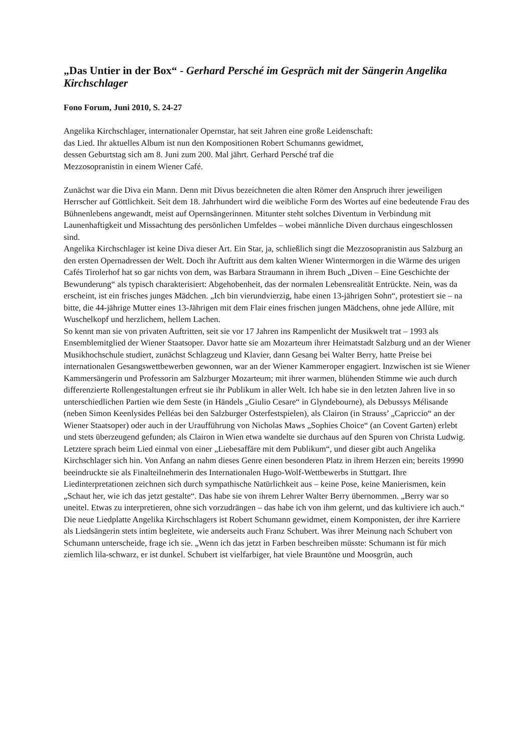„Das Untier in der Box“ - Gerhard Persché im Gespräch mit der Sängerin Angelika Kirchschlager
Fono Forum, Juni 2010, S. 24-27
Angelika Kirchschlager, internationaler Opernstar, hat seit Jahren eine große Leidenschaft:
das Lied. Ihr aktuelles Album ist nun den Kompositionen Robert Schumanns gewidmet,
dessen Geburtstag sich am 8. Juni zum 200. Mal jährt. Gerhard Persché traf die
Mezzosopranistin in einem Wiener Café.
Zunächst war die Diva ein Mann. Denn mit Divus bezeichneten die alten Römer den Anspruch ihrer jeweiligen Herrscher auf Göttlichkeit. Seit dem 18. Jahrhundert wird die weibliche Form des Wortes auf eine bedeutende Frau des Bühnenlebens angewandt, meist auf Opernsängerinnen. Mitunter steht solches Diventum in Verbindung mit Launenhaftigkeit und Missachtung des persönlichen Umfeldes – wobei männliche Diven durchaus eingeschlossen sind.
Angelika Kirchschlager ist keine Diva dieser Art. Ein Star, ja, schließlich singt die Mezzosopranistin aus Salzburg an den ersten Opernadressen der Welt. Doch ihr Auftritt aus dem kalten Wiener Wintermorgen in die Wärme des urigen Cafés Tirolerhof hat so gar nichts von dem, was Barbara Straumann in ihrem Buch „Diven – Eine Geschichte der Bewunderung“ als typisch charakterisiert: Abgehobenheit, das der normalen Lebensrealität Entrückte. Nein, was da erscheint, ist ein frisches junges Mädchen. „Ich bin vierundvierzig, habe einen 13-jährigen Sohn“, protestiert sie – na bitte, die 44-jährige Mutter eines 13-Jährigen mit dem Flair eines frischen jungen Mädchens, ohne jede Allüre, mit Wuschelkopf und herzlichem, hellem Lachen.
So kennt man sie von privaten Auftritten, seit sie vor 17 Jahren ins Rampenlicht der Musikwelt trat – 1993 als Ensemblemitglied der Wiener Staatsoper. Davor hatte sie am Mozarteum ihrer Heimatstadt Salzburg und an der Wiener Musikhochschule studiert, zunächst Schlagzeug und Klavier, dann Gesang bei Walter Berry, hatte Preise bei internationalen Gesangswettbewerben gewonnen, war an der Wiener Kammeroper engagiert. Inzwischen ist sie Wiener Kammersängerin und Professorin am Salzburger Mozarteum; mit ihrer warmen, blühenden Stimme wie auch durch differenzierte Rollengestaltungen erfreut sie ihr Publikum in aller Welt. Ich habe sie in den letzten Jahren live in so unterschiedlichen Partien wie dem Seste (in Händels „Giulio Cesare“ in Glyndebourne), als Debussys Mélisande (neben Simon Keenlysides Pelléas bei den Salzburger Osterfestspielen), als Clairon (in Strauss’ „Capriccio“ an der Wiener Staatsoper) oder auch in der Uraufführung von Nicholas Maws „Sophies Choice“ (an Covent Garten) erlebt und stets überzeugend gefunden; als Clairon in Wien etwa wandelte sie durchaus auf den Spuren von Christa Ludwig.
Letztere sprach beim Lied einmal von einer „Liebesaffäre mit dem Publikum“, und dieser gibt auch Angelika Kirchschlager sich hin. Von Anfang an nahm dieses Genre einen besonderen Platz in ihrem Herzen ein; bereits 19990 beeindruckte sie als Finalteilnehmerin des Internationalen Hugo-Wolf-Wettbewerbs in Stuttgart. Ihre Liedinterpretationen zeichnen sich durch sympathische Natürlichkeit aus – keine Pose, keine Manierismen, kein „Schaut her, wie ich das jetzt gestalte“. Das habe sie von ihrem Lehrer Walter Berry übernommen. „Berry war so uneitel. Etwas zu interpretieren, ohne sich vorzudrängen – das habe ich von ihm gelernt, und das kultiviere ich auch.“
Die neue Liedplatte Angelika Kirchschlagers ist Robert Schumann gewidmet, einem Komponisten, der ihre Karriere als Liedsängerin stets intim begleitete, wie anderseits auch Franz Schubert. Was ihrer Meinung nach Schubert von Schumann unterscheide, frage ich sie. „Wenn ich das jetzt in Farben beschreiben müsste: Schumann ist für mich ziemlich lila-schwarz, er ist dunkel. Schubert ist vielfarbiger, hat viele Brauntöne und Moosgrün, auch